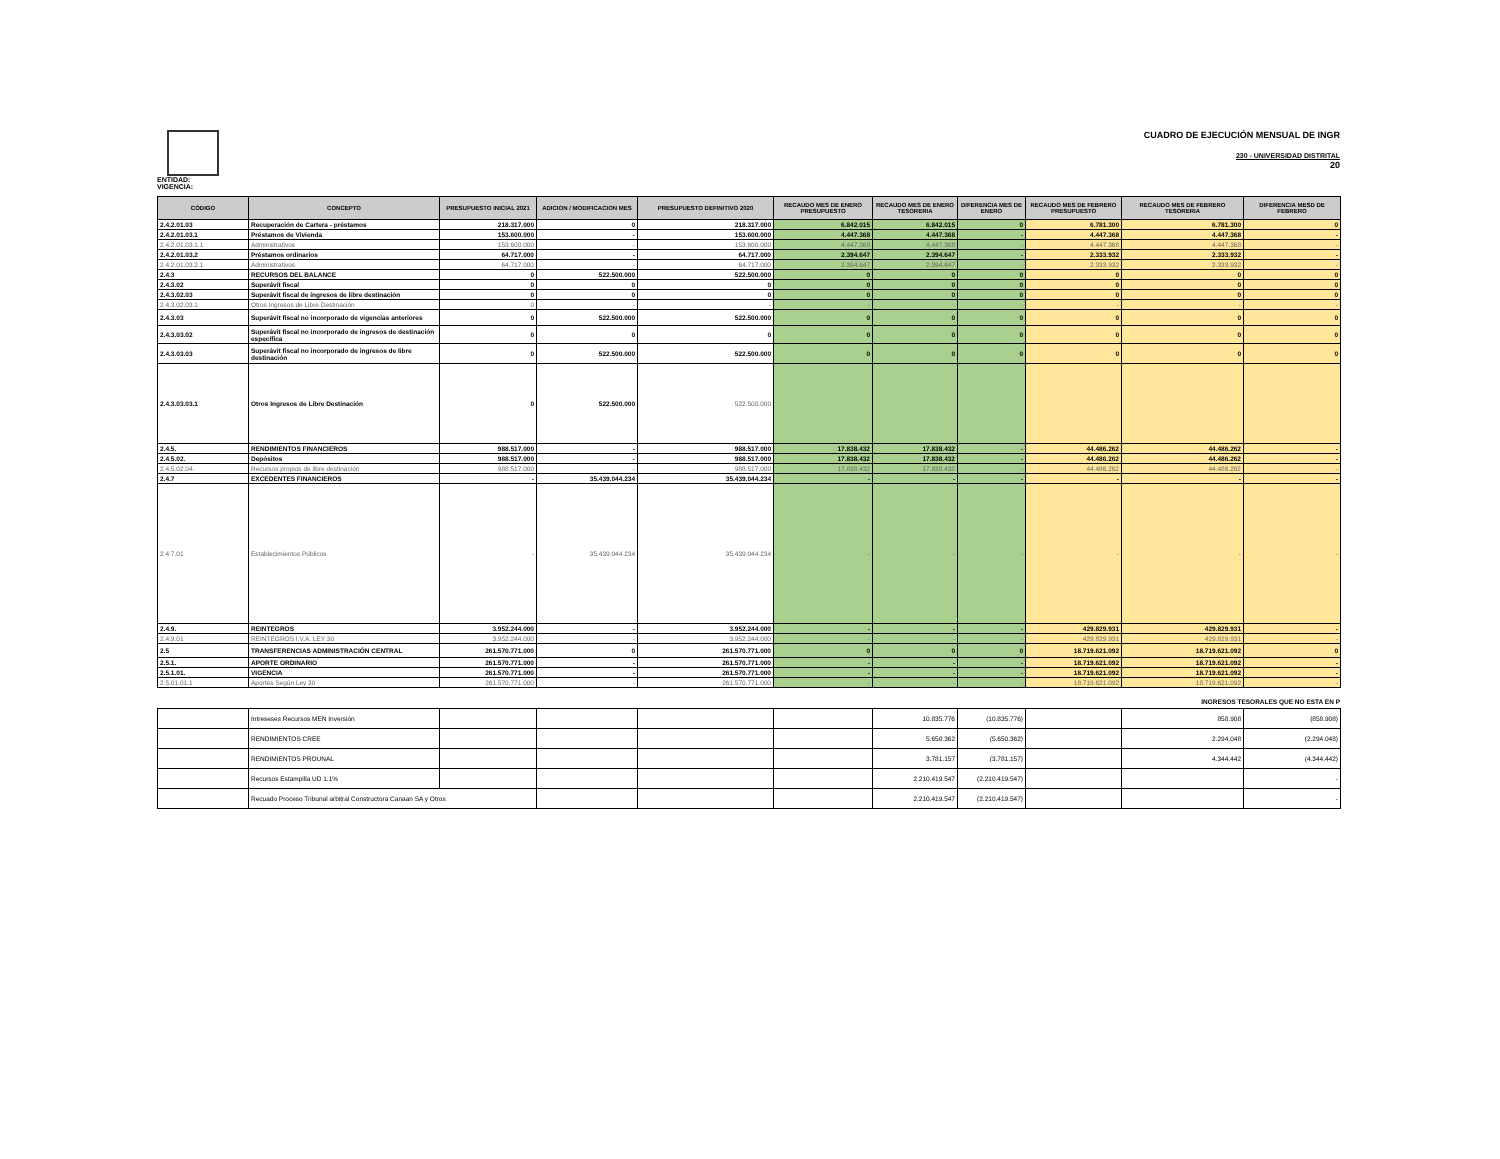ENTIDAD:
VIGENCIA:
CUADRO DE EJECUCIÓN MENSUAL DE INGR
230 - UNIVERSIDAD DISTRITAL
20
| CÓDIGO | CONCEPTO | PRESUPUESTO INICIAL 2021 | ADICION / MODIFICACION MES | PRESUPUESTO DEFINITIVO 2020 | RECAUDO MES DE ENERO PRESUPUESTO | RECAUDO MES DE ENERO TESORERIA | DIFERENCIA MES DE ENERO | RECAUDO MES DE FEBRERO PRESUPUESTO | RECAUDO MES DE FEBRERO TESORERIA | DIFERENCIA MESD DE FEBRERO |
| --- | --- | --- | --- | --- | --- | --- | --- | --- | --- | --- |
| 2.4.2.01.03 | Recuperación de Cartera - préstamos | 218.317.000 | 0 | 218.317.000 | 6.842.015 | 6.842.015 | 0 | 6.781.300 | 6.781.300 | 0 |
| 2.4.2.01.03.1 | Préstamos de Vivienda | 153.600.000 | - | 153.600.000 | 4.447.368 | 4.447.368 | - | 4.447.368 | 4.447.368 | - |
| 2.4.2.01.03.1.1 | Administrativos | 153.600.000 | - | 153.600.000 | 4.447.368 | 4.447.368 | - | 4.447.368 | 4.447.368 | - |
| 2.4.2.01.03.2 | Préstamos ordinarios | 64.717.000 | - | 64.717.000 | 2.394.647 | 2.394.647 | - | 2.333.932 | 2.333.932 | - |
| 2.4.2.01.03.2.1 | Administrativos | 64.717.000 | - | 64.717.000 | 2.394.647 | 2.394.647 | - | 2.333.932 | 2.333.932 | - |
| 2.4.3 | RECURSOS DEL BALANCE | 0 | 522.500.000 | 522.500.000 | 0 | 0 | 0 | 0 | 0 | 0 |
| 2.4.3.02 | Superávit fiscal | 0 | 0 | 0 | 0 | 0 | 0 | 0 | 0 | 0 |
| 2.4.3.02.03 | Superávit fiscal de ingresos de libre destinación | 0 | 0 | 0 | 0 | 0 | 0 | 0 | 0 | 0 |
| 2.4.3.02.03.1 | Otros Ingresos de Libre Destinación | 0 | - | - | - | - | - | - | - | - |
| 2.4.3.03 | Superávit fiscal no incorporado de vigencias anteriores | 0 | 522.500.000 | 522.500.000 | 0 | 0 | 0 | 0 | 0 | 0 |
| 2.4.3.03.02 | Superávit fiscal no incorporado de ingresos de destinación específica | 0 | 0 | 0 | 0 | 0 | 0 | 0 | 0 | 0 |
| 2.4.3.03.03 | Superávit fiscal no incorporado de ingresos de libre destinación | 0 | 522.500.000 | 522.500.000 | 0 | 0 | 0 | 0 | 0 | 0 |
| 2.4.3.03.03.1 | Otros Ingresos de Libre Destinación | 0 | 522.500.000 | 522.500.000 | | | | | | |
| 2.4.5. | RENDIMIENTOS FINANCIEROS | 988.517.000 | - | 988.517.000 | 17.838.432 | 17.838.432 | - | 44.486.262 | 44.486.262 | - |
| 2.4.5.02. | Depósitos | 988.517.000 | - | 988.517.000 | 17.838.432 | 17.838.432 | - | 44.486.262 | 44.486.262 | - |
| 2.4.5.02.04. | Recursos propios de libre destinación | 988.517.000 | - | 988.517.000 | 17.838.432 | 17.838.432 | - | 44.486.262 | 44.486.262 | - |
| 2.4.7 | EXCEDENTES FINANCIEROS | - | 35.439.044.234 | 35.439.044.234 | - | - | - | - | - | - |
| 2.4.7.01 | Establecimientos Públicos | - | 35.439.044.234 | 35.439.044.234 | - | - | - | - | - | - |
| 2.4.9. | REINTEGROS | 3.952.244.000 | - | 3.952.244.000 | - | - | - | 429.829.931 | 429.829.931 | - |
| 2.4.9.01 | REINTEGROS I.V.A. LEY 30 | 3.952.244.000 | - | 3.952.244.000 | - | - | - | 429.829.931 | 429.829.931 | - |
| 2.5 | TRANSFERENCIAS ADMINISTRACIÓN CENTRAL | 261.570.771.000 | 0 | 261.570.771.000 | 0 | 0 | 0 | 18.719.621.092 | 18.719.621.092 | 0 |
| 2.5.1. | APORTE ORDINARIO | 261.570.771.000 | - | 261.570.771.000 | - | - | - | 18.719.621.092 | 18.719.621.092 | - |
| 2.5.1.01. | VIGENCIA | 261.570.771.000 | - | 261.570.771.000 | - | - | - | 18.719.621.092 | 18.719.621.092 | - |
| 2.5.01.01.1 | Aportes Según Ley 30 | 261.570.771.000 | - | 261.570.771.000 | - | - | - | 18.719.621.092 | 18.719.621.092 | - |
INGRESOS TESORALES QUE NO ESTA EN P
| | Intreseses Recursos MEN Inversión | | | | | 10.835.776 | (10.835.776) | | 858.908 | (858.908) |
| | RENDIMIENTOS CREE | | | | | 5.650.362 | (5.650.362) | | 2.294.048 | (2.294.048) |
| | RENDIMIENTOS PROUNAL | | | | | 3.781.157 | (3.781.157) | | 4.344.442 | (4.344.442) |
| | Recursos Estampilla UD 1.1% | | | | | 2.210.419.547 | (2.210.419.547) | | | - |
| | Recuado Proceso Tribunal arbitral Constructora Canaan SA y Otros | | | | | 2.210.419.547 | (2.210.419.547) | | | - |